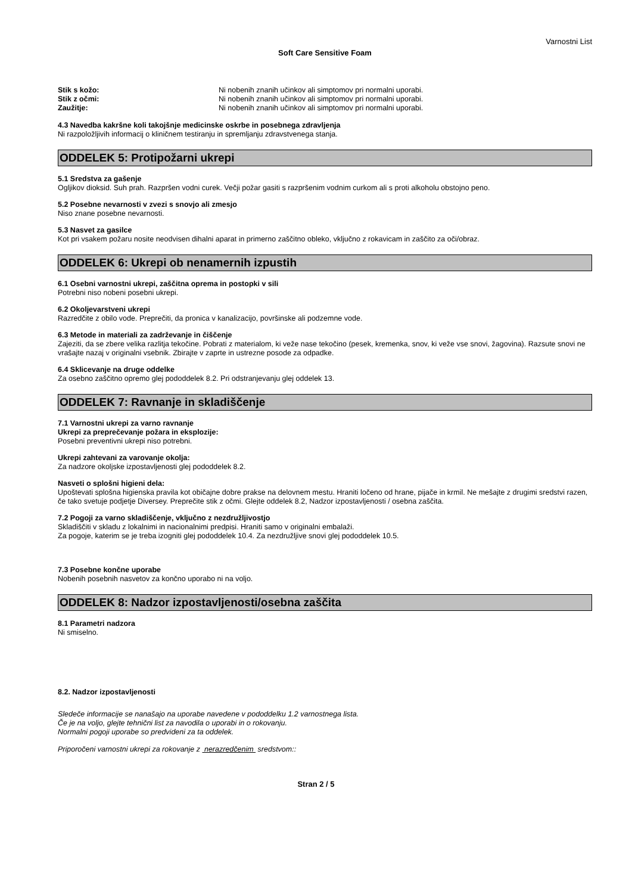Varnostni List
Soft Care Sensitive Foam
Stik s kožo: Ni nobenih znanih učinkov ali simptomov pri normalni uporabi.
Stik z očmi: Ni nobenih znanih učinkov ali simptomov pri normalni uporabi.
Zaužitje: Ni nobenih znanih učinkov ali simptomov pri normalni uporabi.
4.3 Navedba kakršne koli takojšnje medicinske oskrbe in posebnega zdravljenja
Ni razpoložljivih informacij o kliničnem testiranju in spremljanju zdravstvenega stanja.
ODDELEK 5: Protipožarni ukrepi
5.1 Sredstva za gašenje
Ogljikov dioksid. Suh prah. Razpršen vodni curek. Večji požar gasiti s razpršenim vodnim curkom ali s proti alkoholu obstojno peno.
5.2 Posebne nevarnosti v zvezi s snovjo ali zmesjo
Niso znane posebne nevarnosti.
5.3 Nasvet za gasilce
Kot pri vsakem požaru nosite neodvisen dihalni aparat in primerno zaščitno obleko, vključno z rokavicam in zaščito za oči/obraz.
ODDELEK 6: Ukrepi ob nenamernih izpustih
6.1 Osebni varnostni ukrepi, zaščitna oprema in postopki v sili
Potrebni niso nobeni posebni ukrepi.
6.2 Okoljevarstveni ukrepi
Razredčite z obilo vode. Preprečiti, da pronica v kanalizacijo, površinske ali podzemne vode.
6.3 Metode in materiali za zadrževanje in čiščenje
Zajeziti, da se zbere velika razlitja tekočine. Pobrati z materialom, ki veže nase tekočino (pesek, kremenka, snov, ki veže vse snovi, žagovina). Razsute snovi ne vrašajte nazaj v originalni vsebnik. Zbirajte v zaprte in ustrezne posode za odpadke.
6.4 Sklicevanje na druge oddelke
Za osebno zaščitno opremo glej pododdelek 8.2. Pri odstranjevanju glej oddelek 13.
ODDELEK 7: Ravnanje in skladiščenje
7.1 Varnostni ukrepi za varno ravnanje
Ukrepi za preprečevanje požara in eksplozije:
Posebni preventivni ukrepi niso potrebni.
Ukrepi zahtevani za varovanje okolja:
Za nadzore okoljske izpostavljenosti glej pododdelek 8.2.
Nasveti o splošni higieni dela:
Upoštevati splošna higienska pravila kot običajne dobre prakse na delovnem mestu. Hraniti ločeno od hrane, pijače in krmil. Ne mešajte z drugimi sredstvi razen, če tako svetuje podjetje Diversey. Preprečite stik z očmi. Glejte oddelek 8.2, Nadzor izpostavljenosti / osebna zaščita.
7.2 Pogoji za varno skladiščenje, vključno z nezdružljivostjo
Skladiščiti v skladu z lokalnimi in nacionalnimi predpisi. Hraniti samo v originalni embalaži.
Za pogoje, katerim se je treba izogniti glej pododdelek 10.4. Za nezdružljive snovi glej pododdelek 10.5.
7.3 Posebne končne uporabe
Nobenih posebnih nasvetov za končno uporabo ni na voljo.
ODDELEK 8: Nadzor izpostavljenosti/osebna zaščita
8.1 Parametri nadzora
Ni smiselno.
8.2. Nadzor izpostavljenosti
Sledeče informacije se nanašajo na uporabe navedene v pododdelku 1.2 varnostnega lista.
Če je na voljo, glejte tehnični list za navodila o uporabi in o rokovanju.
Normalni pogoji uporabe so predvideni za ta oddelek.
Priporočeni varnostni ukrepi za rokovanje z nerazredčenim sredstvom::
Stran 2 / 5